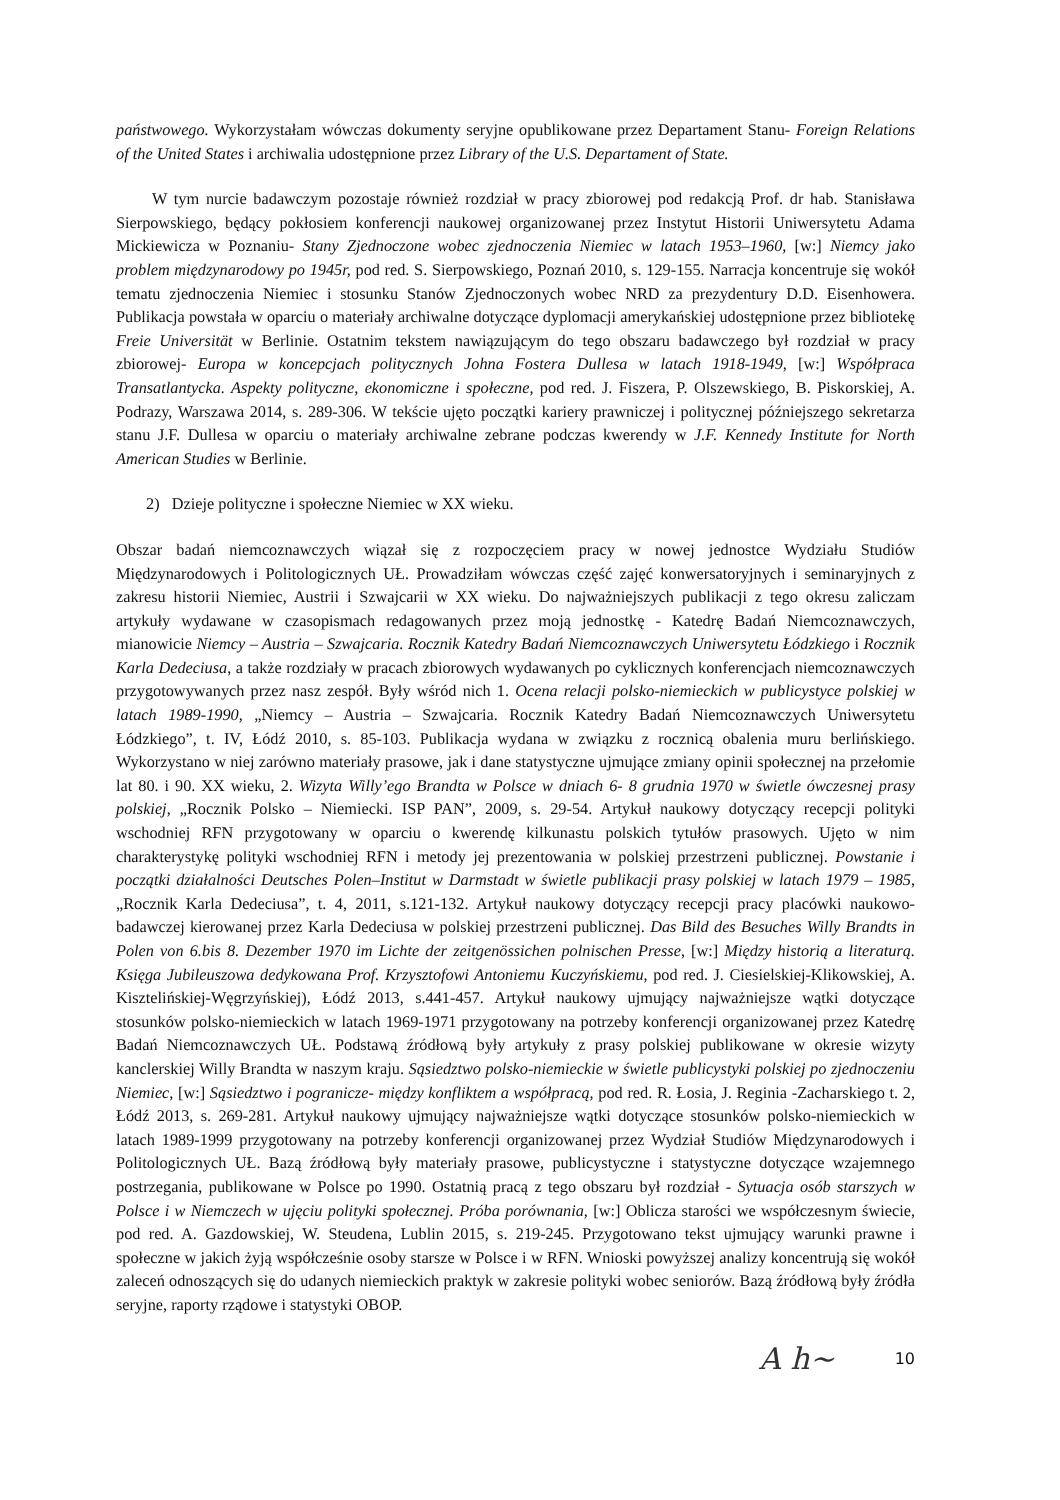państwowego. Wykorzystałam wówczas dokumenty seryjne opublikowane przez Departament Stanu- Foreign Relations of the United States i archiwalia udostępnione przez Library of the U.S. Departament of State.
W tym nurcie badawczym pozostaje również rozdział w pracy zbiorowej pod redakcją Prof. dr hab. Stanisława Sierpowskiego, będący pokłosiem konferencji naukowej organizowanej przez Instytut Historii Uniwersytetu Adama Mickiewicza w Poznaniu- Stany Zjednoczone wobec zjednoczenia Niemiec w latach 1953–1960, [w:] Niemcy jako problem międzynarodowy po 1945r, pod red. S. Sierpowskiego, Poznań 2010, s. 129-155. Narracja koncentruje się wokół tematu zjednoczenia Niemiec i stosunku Stanów Zjednoczonych wobec NRD za prezydentury D.D. Eisenhowera. Publikacja powstała w oparciu o materiały archiwalne dotyczące dyplomacji amerykańskiej udostępnione przez bibliotekę Freie Universität w Berlinie. Ostatnim tekstem nawiązującym do tego obszaru badawczego był rozdział w pracy zbiorowej- Europa w koncepcjach politycznych Johna Fostera Dullesa w latach 1918-1949, [w:] Współpraca Transatlantycka. Aspekty polityczne, ekonomiczne i społeczne, pod red. J. Fiszera, P. Olszewskiego, B. Piskorskiej, A. Podrazy, Warszawa 2014, s. 289-306. W tekście ujęto początki kariery prawniczej i politycznej późniejszego sekretarza stanu J.F. Dullesa w oparciu o materiały archiwalne zebrane podczas kwerendy w J.F. Kennedy Institute for North American Studies w Berlinie.
2) Dzieje polityczne i społeczne Niemiec w XX wieku.
Obszar badań niemcoznawczych wiązał się z rozpoczęciem pracy w nowej jednostce Wydziału Studiów Międzynarodowych i Politologicznych UŁ. Prowadziłam wówczas część zajęć konwersatoryjnych i seminaryjnych z zakresu historii Niemiec, Austrii i Szwajcarii w XX wieku. Do najważniejszych publikacji z tego okresu zaliczam artykuły wydawane w czasopismach redagowanych przez moją jednostkę - Katedrę Badań Niemcoznawczych, mianowicie Niemcy – Austria – Szwajcaria. Rocznik Katedry Badań Niemcoznawczych Uniwersytetu Łódzkiego i Rocznik Karla Dedeciusa, a także rozdziały w pracach zbiorowych wydawanych po cyklicznych konferencjach niemcoznawczych przygotowywanych przez nasz zespół. Były wśród nich 1. Ocena relacji polsko-niemieckich w publicystyce polskiej w latach 1989-1990, „Niemcy – Austria – Szwajcaria. Rocznik Katedry Badań Niemcoznawczych Uniwersytetu Łódzkiego”, t. IV, Łódź 2010, s. 85-103. Publikacja wydana w związku z rocznicą obalenia muru berlińskiego. Wykorzystano w niej zarówno materiały prasowe, jak i dane statystyczne ujmujące zmiany opinii społecznej na przełomie lat 80. i 90. XX wieku, 2. Wizyta Willy’ego Brandta w Polsce w dniach 6- 8 grudnia 1970 w świetle ówczesnej prasy polskiej, „Rocznik Polsko – Niemiecki. ISP PAN”, 2009, s. 29-54. Artykuł naukowy dotyczący recepcji polityki wschodniej RFN przygotowany w oparciu o kwerendę kilkunastu polskich tytułów prasowych. Ujęto w nim charakterystykę polityki wschodniej RFN i metody jej prezentowania w polskiej przestrzeni publicznej. Powstanie i początki działalności Deutsches Polen–Institut w Darmstadt w świetle publikacji prasy polskiej w latach 1979 – 1985, „Rocznik Karla Dedeciusa”, t. 4, 2011, s.121-132. Artykuł naukowy dotyczący recepcji pracy placówki naukowo-badawczej kierowanej przez Karla Dedeciusa w polskiej przestrzeni publicznej. Das Bild des Besuches Willy Brandts in Polen von 6.bis 8. Dezember 1970 im Lichte der zeitgenössichen polnischen Presse, [w:] Między historią a literaturą. Księga Jubileuszowa dedykowana Prof. Krzysztofowi Antoniemu Kuczyńskiemu, pod red. J. Ciesielskiej-Klikowskiej, A. Kisztelińskiej-Węgrzyńskiej), Łódź 2013, s.441-457. Artykuł naukowy ujmujący najważniejsze wątki dotyczące stosunków polsko-niemieckich w latach 1969-1971 przygotowany na potrzeby konferencji organizowanej przez Katedrę Badań Niemcoznawczych UŁ. Podstawą źródłową były artykuły z prasy polskiej publikowane w okresie wizyty kanclerskiej Willy Brandta w naszym kraju. Sąsiedztwo polsko-niemieckie w świetle publicystyki polskiej po zjednoczeniu Niemiec, [w:] Sąsiedztwo i pogranicze- między konfliktem a współpracą, pod red. R. Łosia, J. Reginia -Zacharskiego t. 2, Łódź 2013, s. 269-281. Artykuł naukowy ujmujący najważniejsze wątki dotyczące stosunków polsko-niemieckich w latach 1989-1999 przygotowany na potrzeby konferencji organizowanej przez Wydział Studiów Międzynarodowych i Politologicznych UŁ. Bazą źródłową były materiały prasowe, publicystyczne i statystyczne dotyczące wzajemnego postrzegania, publikowane w Polsce po 1990. Ostatnią pracą z tego obszaru był rozdział - Sytuacja osób starszych w Polsce i w Niemczech w ujęciu polityki społecznej. Próba porównania, [w:] Oblicza starości we współczesnym świecie, pod red. A. Gazdowskiej, W. Steudena, Lublin 2015, s. 219-245. Przygotowano tekst ujmujący warunki prawne i społeczne w jakich żyją współcześnie osoby starsze w Polsce i w RFN. Wnioski powyższej analizy koncentrują się wokół zaleceń odnoszących się do udanych niemieckich praktyk w zakresie polityki wobec seniorów. Bazą źródłową były źródła seryjne, raporty rządowe i statystyki OBOP.
A h~ 10